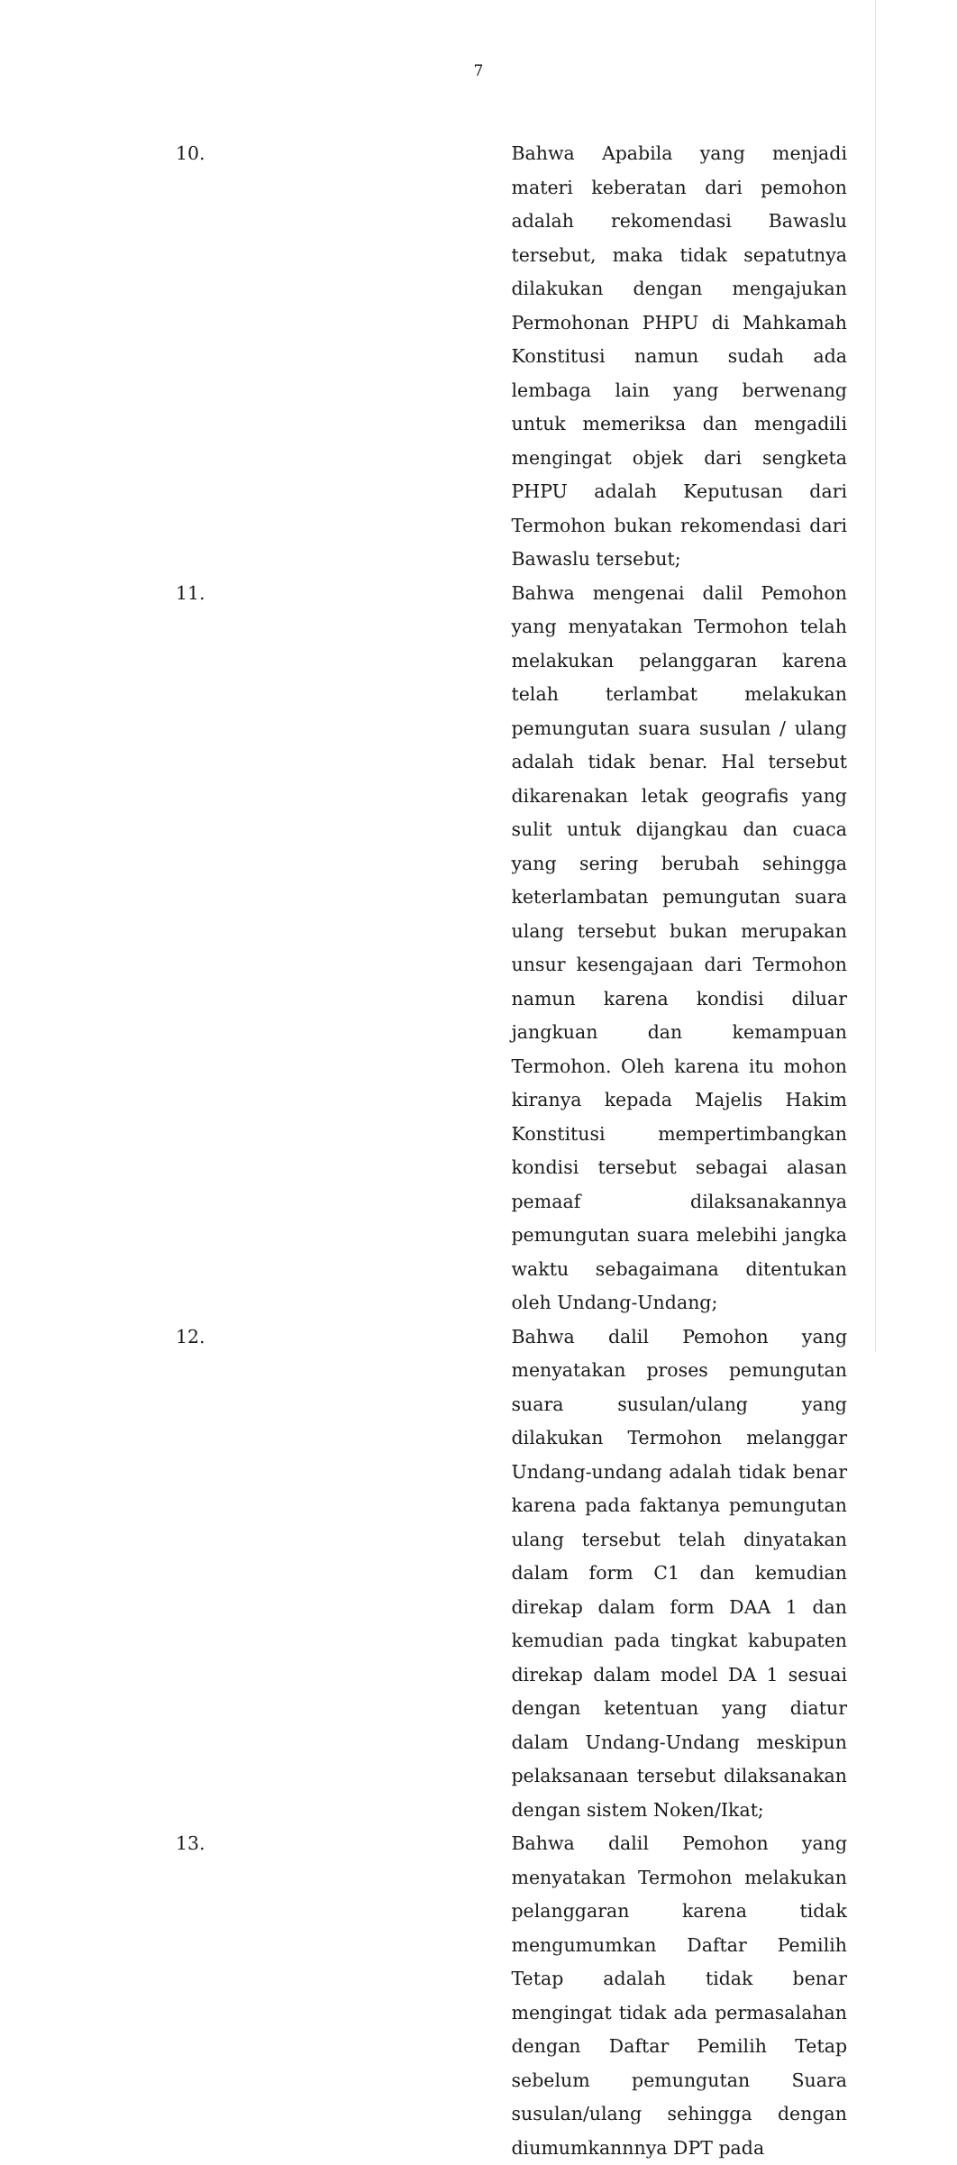7
10. Bahwa Apabila yang menjadi materi keberatan dari pemohon adalah rekomendasi Bawaslu tersebut, maka tidak sepatutnya dilakukan dengan mengajukan Permohonan PHPU di Mahkamah Konstitusi namun sudah ada lembaga lain yang berwenang untuk memeriksa dan mengadili mengingat objek dari sengketa PHPU adalah Keputusan dari Termohon bukan rekomendasi dari Bawaslu tersebut;
11. Bahwa mengenai dalil Pemohon yang menyatakan Termohon telah melakukan pelanggaran karena telah terlambat melakukan pemungutan suara susulan / ulang adalah tidak benar. Hal tersebut dikarenakan letak geografis yang sulit untuk dijangkau dan cuaca yang sering berubah sehingga keterlambatan pemungutan suara ulang tersebut bukan merupakan unsur kesengajaan dari Termohon namun karena kondisi diluar jangkuan dan kemampuan Termohon. Oleh karena itu mohon kiranya kepada Majelis Hakim Konstitusi mempertimbangkan kondisi tersebut sebagai alasan pemaaf dilaksanakannya pemungutan suara melebihi jangka waktu sebagaimana ditentukan oleh Undang-Undang;
12. Bahwa dalil Pemohon yang menyatakan proses pemungutan suara susulan/ulang yang dilakukan Termohon melanggar Undang-undang adalah tidak benar karena pada faktanya pemungutan ulang tersebut telah dinyatakan dalam form C1 dan kemudian direkap dalam form DAA 1 dan kemudian pada tingkat kabupaten direkap dalam model DA 1 sesuai dengan ketentuan yang diatur dalam Undang-Undang meskipun pelaksanaan tersebut dilaksanakan dengan sistem Noken/Ikat;
13. Bahwa dalil Pemohon yang menyatakan Termohon melakukan pelanggaran karena tidak mengumumkan Daftar Pemilih Tetap adalah tidak benar mengingat tidak ada permasalahan dengan Daftar Pemilih Tetap sebelum pemungutan Suara susulan/ulang sehingga dengan diumumkannnya DPT pada